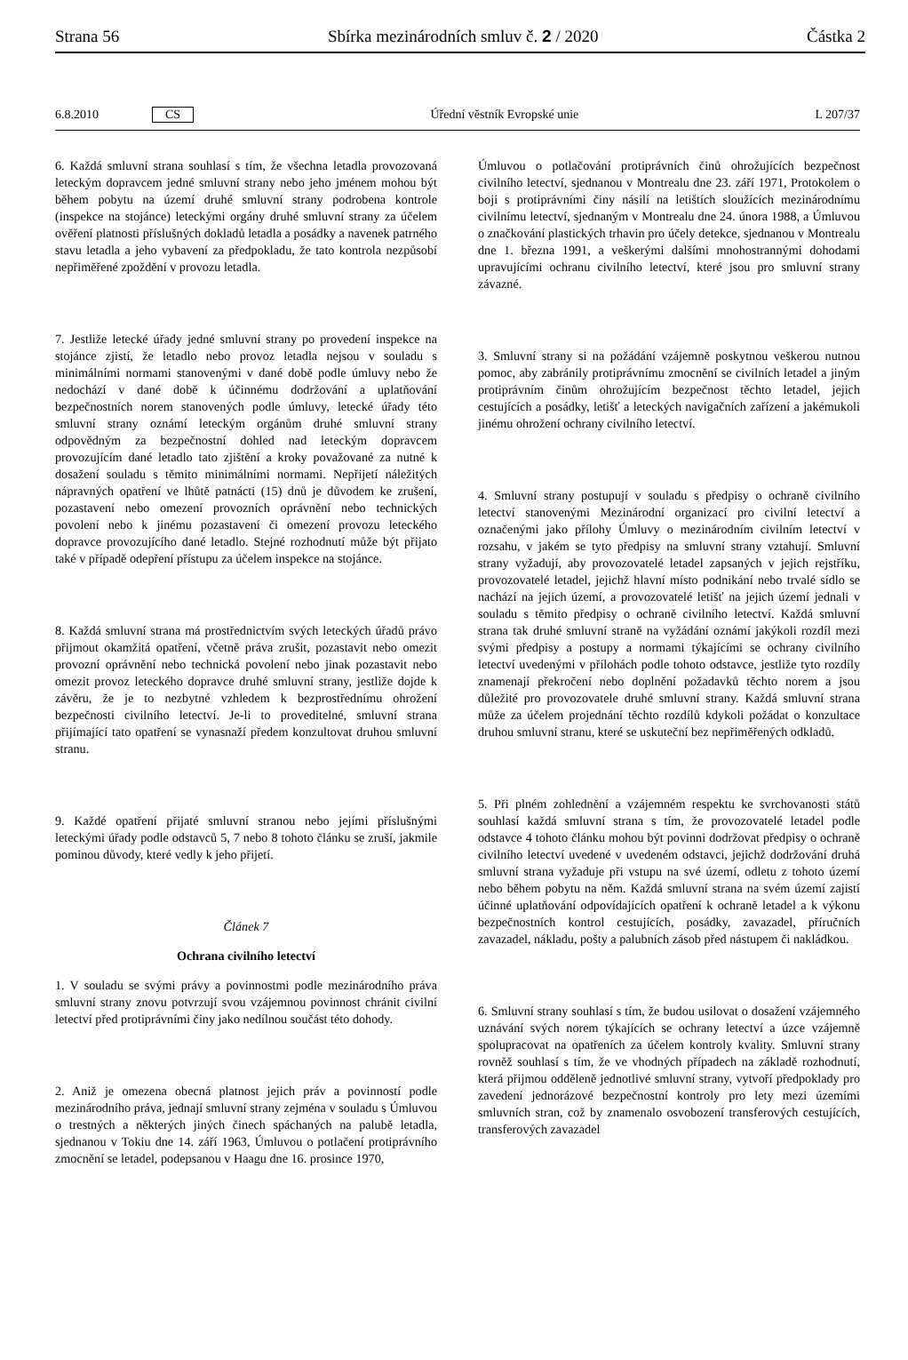Strana 56 Sbírka mezinárodních smluv č. 2 / 2020 Částka 2
6.8.2010 CS Úřední věstník Evropské unie L 207/37
6. Každá smluvní strana souhlasí s tím, že všechna letadla provozovaná leteckým dopravcem jedné smluvní strany nebo jeho jménem mohou být během pobytu na území druhé smluvní strany podrobena kontrole (inspekce na stojánce) leteckými orgány druhé smluvní strany za účelem ověření platnosti příslušných dokladů letadla a posádky a navenek patrného stavu letadla a jeho vybavení za předpokladu, že tato kontrola nezpůsobí nepřiměřené zpoždění v provozu letadla.
7. Jestliže letecké úřady jedné smluvní strany po provedení inspekce na stojánce zjistí, že letadlo nebo provoz letadla nejsou v souladu s minimálními normami stanovenými v dané době podle úmluvy nebo že nedochází v dané době k účinnému dodržování a uplatňování bezpečnostních norem stanovených podle úmluvy, letecké úřady této smluvní strany oznámí leteckým orgánům druhé smluvní strany odpovědným za bezpečnostní dohled nad leteckým dopravcem provozujícím dané letadlo tato zjištění a kroky považované za nutné k dosažení souladu s těmito minimálními normami. Nepřijetí náležitých nápravných opatření ve lhůtě patnácti (15) dnů je důvodem ke zrušení, pozastavení nebo omezení provozních oprávnění nebo technických povolení nebo k jinému pozastavení či omezení provozu leteckého dopravce provozujícího dané letadlo. Stejné rozhodnutí může být přijato také v případě odepření přístupu za účelem inspekce na stojánce.
8. Každá smluvní strana má prostřednictvím svých leteckých úřadů právo přijmout okamžitá opatření, včetně práva zrušit, pozastavit nebo omezit provozní oprávnění nebo technická povolení nebo jinak pozastavit nebo omezit provoz leteckého dopravce druhé smluvní strany, jestliže dojde k závěru, že je to nezbytné vzhledem k bezprostřednímu ohrožení bezpečnosti civilního letectví. Je-li to proveditelné, smluvní strana přijímající tato opatření se vynasnaží předem konzultovat druhou smluvní stranu.
9. Každé opatření přijaté smluvní stranou nebo jejími příslušnými leteckými úřady podle odstavců 5, 7 nebo 8 tohoto článku se zruší, jakmile pominou důvody, které vedly k jeho přijetí.
Článek 7
Ochrana civilního letectví
1. V souladu se svými právy a povinnostmi podle mezinárodního práva smluvní strany znovu potvrzují svou vzájemnou povinnost chránit civilní letectví před protiprávními činy jako nedílnou součást této dohody.
2. Aniž je omezena obecná platnost jejich práv a povinností podle mezinárodního práva, jednají smluvní strany zejména v souladu s Úmluvou o trestných a některých jiných činech spáchaných na palubě letadla, sjednanou v Tokiu dne 14. září 1963, Úmluvou o potlačení protiprávního zmocnění se letadel, podepsanou v Haagu dne 16. prosince 1970,
Úmluvou o potlačování protiprávních činů ohrožujících bezpečnost civilního letectví, sjednanou v Montrealu dne 23. září 1971, Protokolem o boji s protiprávními činy násilí na letištích sloužících mezinárodnímu civilnímu letectví, sjednaným v Montrealu dne 24. února 1988, a Úmluvou o značkování plastických trhavin pro účely detekce, sjednanou v Montrealu dne 1. března 1991, a veškerými dalšími mnohostrannými dohodami upravujícími ochranu civilního letectví, které jsou pro smluvní strany závazné.
3. Smluvní strany si na požádání vzájemně poskytnou veškerou nutnou pomoc, aby zabránily protiprávnímu zmocnění se civilních letadel a jiným protiprávním činům ohrožujícím bezpečnost těchto letadel, jejich cestujících a posádky, letišť a leteckých navigačních zařízení a jakémukoli jinému ohrožení ochrany civilního letectví.
4. Smluvní strany postupují v souladu s předpisy o ochraně civilního letectví stanovenými Mezinárodní organizací pro civilní letectví a označenými jako přílohy Úmluvy o mezinárodním civilním letectví v rozsahu, v jakém se tyto předpisy na smluvní strany vztahují. Smluvní strany vyžadují, aby provozovatelé letadel zapsaných v jejich rejstříku, provozovatelé letadel, jejichž hlavní místo podnikání nebo trvalé sídlo se nachází na jejich území, a provozovatelé letišť na jejich území jednali v souladu s těmito předpisy o ochraně civilního letectví. Každá smluvní strana tak druhé smluvní straně na vyžádání oznámí jakýkoli rozdíl mezi svými předpisy a postupy a normami týkajícími se ochrany civilního letectví uvedenými v přílohách podle tohoto odstavce, jestliže tyto rozdíly znamenají překročení nebo doplnění požadavků těchto norem a jsou důležité pro provozovatele druhé smluvní strany. Každá smluvní strana může za účelem projednání těchto rozdílů kdykoli požádat o konzultace druhou smluvní stranu, které se uskuteční bez nepřiměřených odkladů.
5. Při plném zohlednění a vzájemném respektu ke svrchovanosti států souhlasí každá smluvní strana s tím, že provozovatelé letadel podle odstavce 4 tohoto článku mohou být povinni dodržovat předpisy o ochraně civilního letectví uvedené v uvedeném odstavci, jejichž dodržování druhá smluvní strana vyžaduje při vstupu na své území, odletu z tohoto území nebo během pobytu na něm. Každá smluvní strana na svém území zajistí účinné uplatňování odpovídajících opatření k ochraně letadel a k výkonu bezpečnostních kontrol cestujících, posádky, zavazadel, příručních zavazadel, nákladu, pošty a palubních zásob před nástupem či nakládkou.
6. Smluvní strany souhlasí s tím, že budou usilovat o dosažení vzájemného uznávání svých norem týkajících se ochrany letectví a úzce vzájemně spolupracovat na opatřeních za účelem kontroly kvality. Smluvní strany rovněž souhlasí s tím, že ve vhodných případech na základě rozhodnutí, která přijmou odděleně jednotlivé smluvní strany, vytvoří předpoklady pro zavedení jednorázové bezpečnostní kontroly pro lety mezi územími smluvních stran, což by znamenalo osvobození transferových cestujících, transferových zavazadel